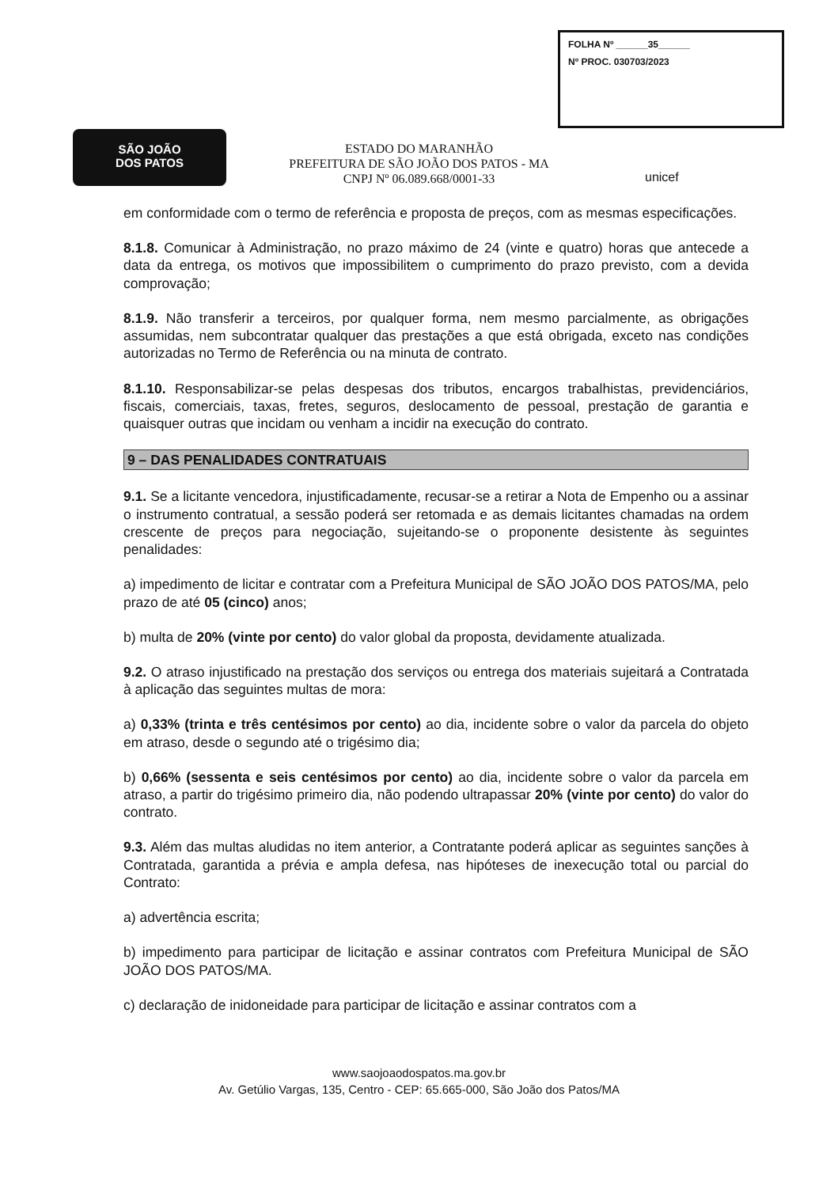FOLHA Nº ______35______
Nº PROC. 030703/2023
SÃO JOÃO
DOS PATOS
ESTADO DO MARANHÃO
PREFEITURA DE SÃO JOÃO DOS PATOS - MA
CNPJ Nº 06.089.668/0001-33
unicef
em conformidade com o termo de referência e proposta de preços, com as mesmas especificações.
8.1.8. Comunicar à Administração, no prazo máximo de 24 (vinte e quatro) horas que antecede a data da entrega, os motivos que impossibilitem o cumprimento do prazo previsto, com a devida comprovação;
8.1.9. Não transferir a terceiros, por qualquer forma, nem mesmo parcialmente, as obrigações assumidas, nem subcontratar qualquer das prestações a que está obrigada, exceto nas condições autorizadas no Termo de Referência ou na minuta de contrato.
8.1.10. Responsabilizar-se pelas despesas dos tributos, encargos trabalhistas, previdenciários, fiscais, comerciais, taxas, fretes, seguros, deslocamento de pessoal, prestação de garantia e quaisquer outras que incidam ou venham a incidir na execução do contrato.
9 – DAS PENALIDADES CONTRATUAIS
9.1. Se a licitante vencedora, injustificadamente, recusar-se a retirar a Nota de Empenho ou a assinar o instrumento contratual, a sessão poderá ser retomada e as demais licitantes chamadas na ordem crescente de preços para negociação, sujeitando-se o proponente desistente às seguintes penalidades:
a) impedimento de licitar e contratar com a Prefeitura Municipal de SÃO JOÃO DOS PATOS/MA, pelo prazo de até 05 (cinco) anos;
b) multa de 20% (vinte por cento) do valor global da proposta, devidamente atualizada.
9.2. O atraso injustificado na prestação dos serviços ou entrega dos materiais sujeitará a Contratada à aplicação das seguintes multas de mora:
a) 0,33% (trinta e três centésimos por cento) ao dia, incidente sobre o valor da parcela do objeto em atraso, desde o segundo até o trigésimo dia;
b) 0,66% (sessenta e seis centésimos por cento) ao dia, incidente sobre o valor da parcela em atraso, a partir do trigésimo primeiro dia, não podendo ultrapassar 20% (vinte por cento) do valor do contrato.
9.3. Além das multas aludidas no item anterior, a Contratante poderá aplicar as seguintes sanções à Contratada, garantida a prévia e ampla defesa, nas hipóteses de inexecução total ou parcial do Contrato:
a) advertência escrita;
b) impedimento para participar de licitação e assinar contratos com Prefeitura Municipal de SÃO JOÃO DOS PATOS/MA.
c) declaração de inidoneidade para participar de licitação e assinar contratos com a
www.saojoaodospatos.ma.gov.br
Av. Getúlio Vargas, 135, Centro - CEP: 65.665-000, São João dos Patos/MA